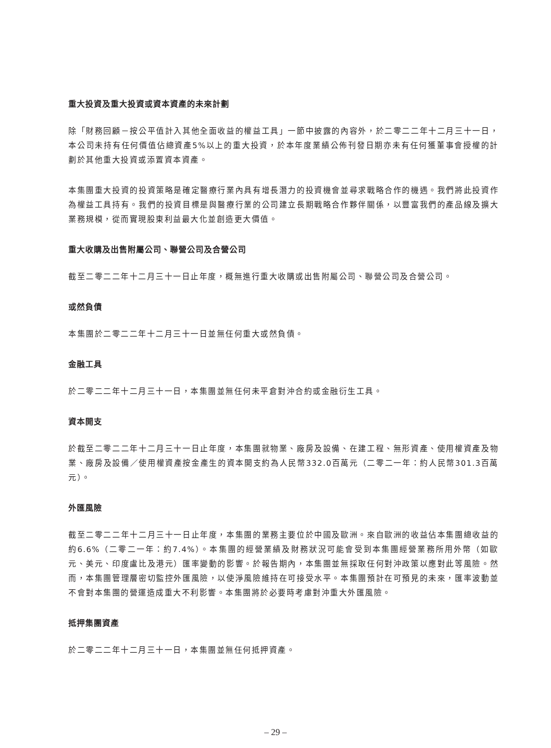重大投資及重大投資或資本資產的未來計劃
除「財務回顧－按公平值計入其他全面收益的權益工具」一節中披露的內容外，於二零二二年十二月三十一日，本公司未持有任何價值佔總資產5%以上的重大投資，於本年度業績公佈刊發日期亦未有任何獲董事會授權的計劃於其他重大投資或添置資本資產。
本集團重大投資的投資策略是確定醫療行業內具有增長潛力的投資機會並尋求戰略合作的機遇。我們將此投資作為權益工具持有。我們的投資目標是與醫療行業的公司建立長期戰略合作夥伴關係，以豐富我們的產品線及擴大業務規模，從而實現股東利益最大化並創造更大價值。
重大收購及出售附屬公司、聯營公司及合營公司
截至二零二二年十二月三十一日止年度，概無進行重大收購或出售附屬公司、聯營公司及合營公司。
或然負債
本集團於二零二二年十二月三十一日並無任何重大或然負債。
金融工具
於二零二二年十二月三十一日，本集團並無任何未平倉對沖合約或金融衍生工具。
資本開支
於截至二零二二年十二月三十一日止年度，本集團就物業、廠房及設備、在建工程、無形資產、使用權資產及物業、廠房及設備／使用權資產按金產生的資本開支約為人民幣332.0百萬元（二零二一年：約人民幣301.3百萬元）。
外匯風險
截至二零二二年十二月三十一日止年度，本集團的業務主要位於中國及歐洲。來自歐洲的收益佔本集團總收益的約6.6%（二零二一年：約7.4%）。本集團的經營業績及財務狀況可能會受到本集團經營業務所用外幣（如歐元、美元、印度盧比及港元）匯率變動的影響。於報告期內，本集團並無採取任何對沖政策以應對此等風險。然而，本集團管理層密切監控外匯風險，以使淨風險維持在可接受水平。本集團預計在可預見的未來，匯率波動並不會對本集團的營運造成重大不利影響。本集團將於必要時考慮對沖重大外匯風險。
抵押集團資產
於二零二二年十二月三十一日，本集團並無任何抵押資產。
– 29 –